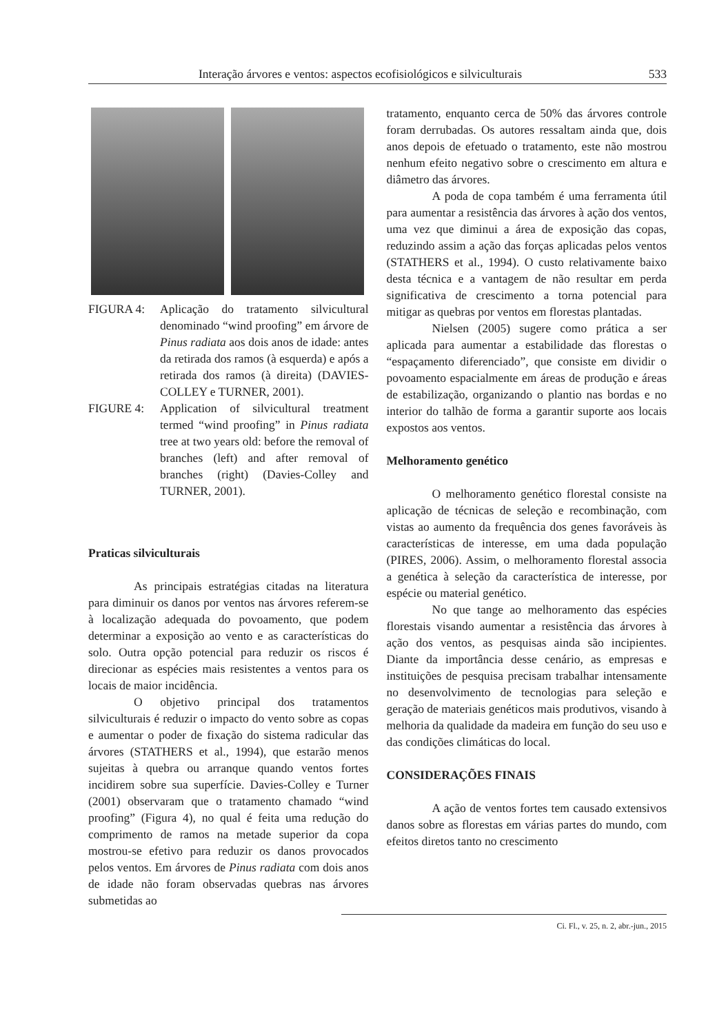Interação árvores e ventos: aspectos ecofisiológicos e silviculturais 533
FIGURA 4: Aplicação do tratamento silvicultural denominado “wind proofing” em árvore de Pinus radiata aos dois anos de idade: antes da retirada dos ramos (à esquerda) e após a retirada dos ramos (à direita) (DAVIES-COLLEY e TURNER, 2001).
FIGURE 4: Application of silvicultural treatment termed “wind proofing” in Pinus radiata tree at two years old: before the removal of branches (left) and after removal of branches (right) (Davies-Colley and TURNER, 2001).
Praticas silviculturais
As principais estratégias citadas na literatura para diminuir os danos por ventos nas árvores referem-se à localização adequada do povoamento, que podem determinar a exposição ao vento e as características do solo. Outra opção potencial para reduzir os riscos é direcionar as espécies mais resistentes a ventos para os locais de maior incidência.
O objetivo principal dos tratamentos silviculturais é reduzir o impacto do vento sobre as copas e aumentar o poder de fixação do sistema radicular das árvores (STATHERS et al., 1994), que estarão menos sujeitas à quebra ou arranque quando ventos fortes incidirem sobre sua superfície. Davies-Colley e Turner (2001) observaram que o tratamento chamado “wind proofing” (Figura 4), no qual é feita uma redução do comprimento de ramos na metade superior da copa mostrou-se efetivo para reduzir os danos provocados pelos ventos. Em árvores de Pinus radiata com dois anos de idade não foram observadas quebras nas árvores submetidas ao
tratamento, enquanto cerca de 50% das árvores controle foram derrubadas. Os autores ressaltam ainda que, dois anos depois de efetuado o tratamento, este não mostrou nenhum efeito negativo sobre o crescimento em altura e diâmetro das árvores.
A poda de copa também é uma ferramenta útil para aumentar a resistência das árvores à ação dos ventos, uma vez que diminui a área de exposição das copas, reduzindo assim a ação das forças aplicadas pelos ventos (STATHERS et al., 1994). O custo relativamente baixo desta técnica e a vantagem de não resultar em perda significativa de crescimento a torna potencial para mitigar as quebras por ventos em florestas plantadas.
Nielsen (2005) sugere como prática a ser aplicada para aumentar a estabilidade das florestas o “espaçamento diferenciado”, que consiste em dividir o povoamento espacialmente em áreas de produção e áreas de estabilização, organizando o plantio nas bordas e no interior do talhão de forma a garantir suporte aos locais expostos aos ventos.
Melhoramento genético
O melhoramento genético florestal consiste na aplicação de técnicas de seleção e recombinação, com vistas ao aumento da frequência dos genes favoráveis às características de interesse, em uma dada população (PIRES, 2006). Assim, o melhoramento florestal associa a genética à seleção da característica de interesse, por espécie ou material genético.
No que tange ao melhoramento das espécies florestais visando aumentar a resistência das árvores à ação dos ventos, as pesquisas ainda são incipientes. Diante da importância desse cenário, as empresas e instituições de pesquisa precisam trabalhar intensamente no desenvolvimento de tecnologias para seleção e geração de materiais genéticos mais produtivos, visando à melhoria da qualidade da madeira em função do seu uso e das condições climáticas do local.
CONSIDERAÇÕES FINAIS
A ação de ventos fortes tem causado extensivos danos sobre as florestas em várias partes do mundo, com efeitos diretos tanto no crescimento
Ci. Fl., v. 25, n. 2, abr.-jun., 2015